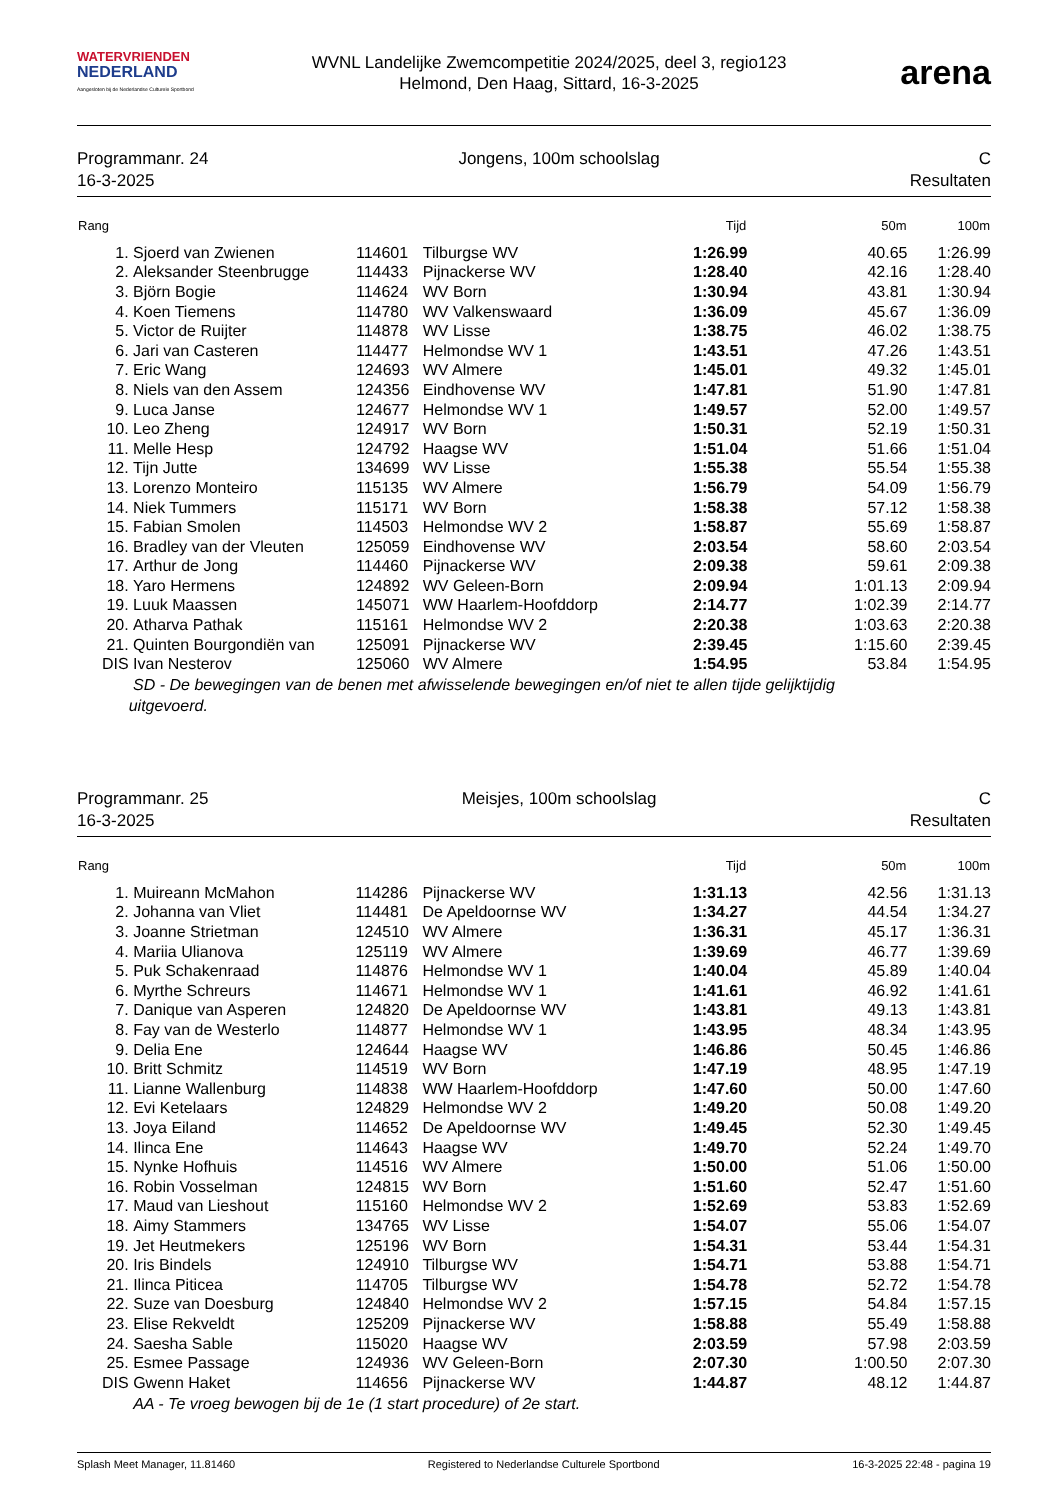WATERVRIENDEN
NEDERLAND
Aangesloten bij de Nederlandse Culturele Sportbond
WVNL Landelijke Zwemcompetitie 2024/2025, deel 3, regio123
Helmond, Den Haag, Sittard, 16-3-2025
arena
Programmanr. 24
16-3-2025
Jongens, 100m schoolslag C
Resultaten
| Rang | | | | Tijd | 50m | 100m |
| --- | --- | --- | --- | --- | --- | --- |
| 1. | Sjoerd van Zwienen | 114601 | Tilburgse WV | 1:26.99 | 40.65 | 1:26.99 |
| 2. | Aleksander Steenbrugge | 114433 | Pijnackerse WV | 1:28.40 | 42.16 | 1:28.40 |
| 3. | Björn Bogie | 114624 | WV Born | 1:30.94 | 43.81 | 1:30.94 |
| 4. | Koen Tiemens | 114780 | WV Valkenswaard | 1:36.09 | 45.67 | 1:36.09 |
| 5. | Victor de Ruijter | 114878 | WV Lisse | 1:38.75 | 46.02 | 1:38.75 |
| 6. | Jari van Casteren | 114477 | Helmondse WV 1 | 1:43.51 | 47.26 | 1:43.51 |
| 7. | Eric Wang | 124693 | WV Almere | 1:45.01 | 49.32 | 1:45.01 |
| 8. | Niels van den Assem | 124356 | Eindhovense WV | 1:47.81 | 51.90 | 1:47.81 |
| 9. | Luca Janse | 124677 | Helmondse WV 1 | 1:49.57 | 52.00 | 1:49.57 |
| 10. | Leo Zheng | 124917 | WV Born | 1:50.31 | 52.19 | 1:50.31 |
| 11. | Melle Hesp | 124792 | Haagse WV | 1:51.04 | 51.66 | 1:51.04 |
| 12. | Tijn Jutte | 134699 | WV Lisse | 1:55.38 | 55.54 | 1:55.38 |
| 13. | Lorenzo Monteiro | 115135 | WV Almere | 1:56.79 | 54.09 | 1:56.79 |
| 14. | Niek Tummers | 115171 | WV Born | 1:58.38 | 57.12 | 1:58.38 |
| 15. | Fabian Smolen | 114503 | Helmondse WV 2 | 1:58.87 | 55.69 | 1:58.87 |
| 16. | Bradley van der Vleuten | 125059 | Eindhovense WV | 2:03.54 | 58.60 | 2:03.54 |
| 17. | Arthur de Jong | 114460 | Pijnackerse WV | 2:09.38 | 59.61 | 2:09.38 |
| 18. | Yaro Hermens | 124892 | WV Geleen-Born | 2:09.94 | 1:01.13 | 2:09.94 |
| 19. | Luuk Maassen | 145071 | WW Haarlem-Hoofddorp | 2:14.77 | 1:02.39 | 2:14.77 |
| 20. | Atharva Pathak | 115161 | Helmondse WV 2 | 2:20.38 | 1:03.63 | 2:20.38 |
| 21. | Quinten Bourgondiën van | 125091 | Pijnackerse WV | 2:39.45 | 1:15.60 | 2:39.45 |
| DIS | Ivan Nesterov | 125060 | WV Almere | 1:54.95 | 53.84 | 1:54.95 |
| | SD - De bewegingen van de benen met afwisselende bewegingen en/of niet te allen tijde gelijktijdig uitgevoerd. | | | | | |
Programmanr. 25
16-3-2025
Meisjes, 100m schoolslag C
Resultaten
| Rang | | | | Tijd | 50m | 100m |
| --- | --- | --- | --- | --- | --- | --- |
| 1. | Muireann McMahon | 114286 | Pijnackerse WV | 1:31.13 | 42.56 | 1:31.13 |
| 2. | Johanna van Vliet | 114481 | De Apeldoornse WV | 1:34.27 | 44.54 | 1:34.27 |
| 3. | Joanne Strietman | 124510 | WV Almere | 1:36.31 | 45.17 | 1:36.31 |
| 4. | Mariia Ulianova | 125119 | WV Almere | 1:39.69 | 46.77 | 1:39.69 |
| 5. | Puk Schakenraad | 114876 | Helmondse WV 1 | 1:40.04 | 45.89 | 1:40.04 |
| 6. | Myrthe Schreurs | 114671 | Helmondse WV 1 | 1:41.61 | 46.92 | 1:41.61 |
| 7. | Danique van Asperen | 124820 | De Apeldoornse WV | 1:43.81 | 49.13 | 1:43.81 |
| 8. | Fay van de Westerlo | 114877 | Helmondse WV 1 | 1:43.95 | 48.34 | 1:43.95 |
| 9. | Delia Ene | 124644 | Haagse WV | 1:46.86 | 50.45 | 1:46.86 |
| 10. | Britt Schmitz | 114519 | WV Born | 1:47.19 | 48.95 | 1:47.19 |
| 11. | Lianne Wallenburg | 114838 | WW Haarlem-Hoofddorp | 1:47.60 | 50.00 | 1:47.60 |
| 12. | Evi Ketelaars | 124829 | Helmondse WV 2 | 1:49.20 | 50.08 | 1:49.20 |
| 13. | Joya Eiland | 114652 | De Apeldoornse WV | 1:49.45 | 52.30 | 1:49.45 |
| 14. | Ilinca Ene | 114643 | Haagse WV | 1:49.70 | 52.24 | 1:49.70 |
| 15. | Nynke Hofhuis | 114516 | WV Almere | 1:50.00 | 51.06 | 1:50.00 |
| 16. | Robin Vosselman | 124815 | WV Born | 1:51.60 | 52.47 | 1:51.60 |
| 17. | Maud van Lieshout | 115160 | Helmondse WV 2 | 1:52.69 | 53.83 | 1:52.69 |
| 18. | Aimy Stammers | 134765 | WV Lisse | 1:54.07 | 55.06 | 1:54.07 |
| 19. | Jet Heutmekers | 125196 | WV Born | 1:54.31 | 53.44 | 1:54.31 |
| 20. | Iris Bindels | 124910 | Tilburgse WV | 1:54.71 | 53.88 | 1:54.71 |
| 21. | Ilinca Piticea | 114705 | Tilburgse WV | 1:54.78 | 52.72 | 1:54.78 |
| 22. | Suze van Doesburg | 124840 | Helmondse WV 2 | 1:57.15 | 54.84 | 1:57.15 |
| 23. | Elise Rekveldt | 125209 | Pijnackerse WV | 1:58.88 | 55.49 | 1:58.88 |
| 24. | Saesha Sable | 115020 | Haagse WV | 2:03.59 | 57.98 | 2:03.59 |
| 25. | Esmee Passage | 124936 | WV Geleen-Born | 2:07.30 | 1:00.50 | 2:07.30 |
| DIS | Gwenn Haket | 114656 | Pijnackerse WV | 1:44.87 | 48.12 | 1:44.87 |
| | AA - Te vroeg bewogen bij de 1e (1 start procedure) of 2e start. | | | | | |
Splash Meet Manager, 11.81460 Registered to Nederlandse Culturele Sportbond 16-3-2025 22:48 - pagina 19